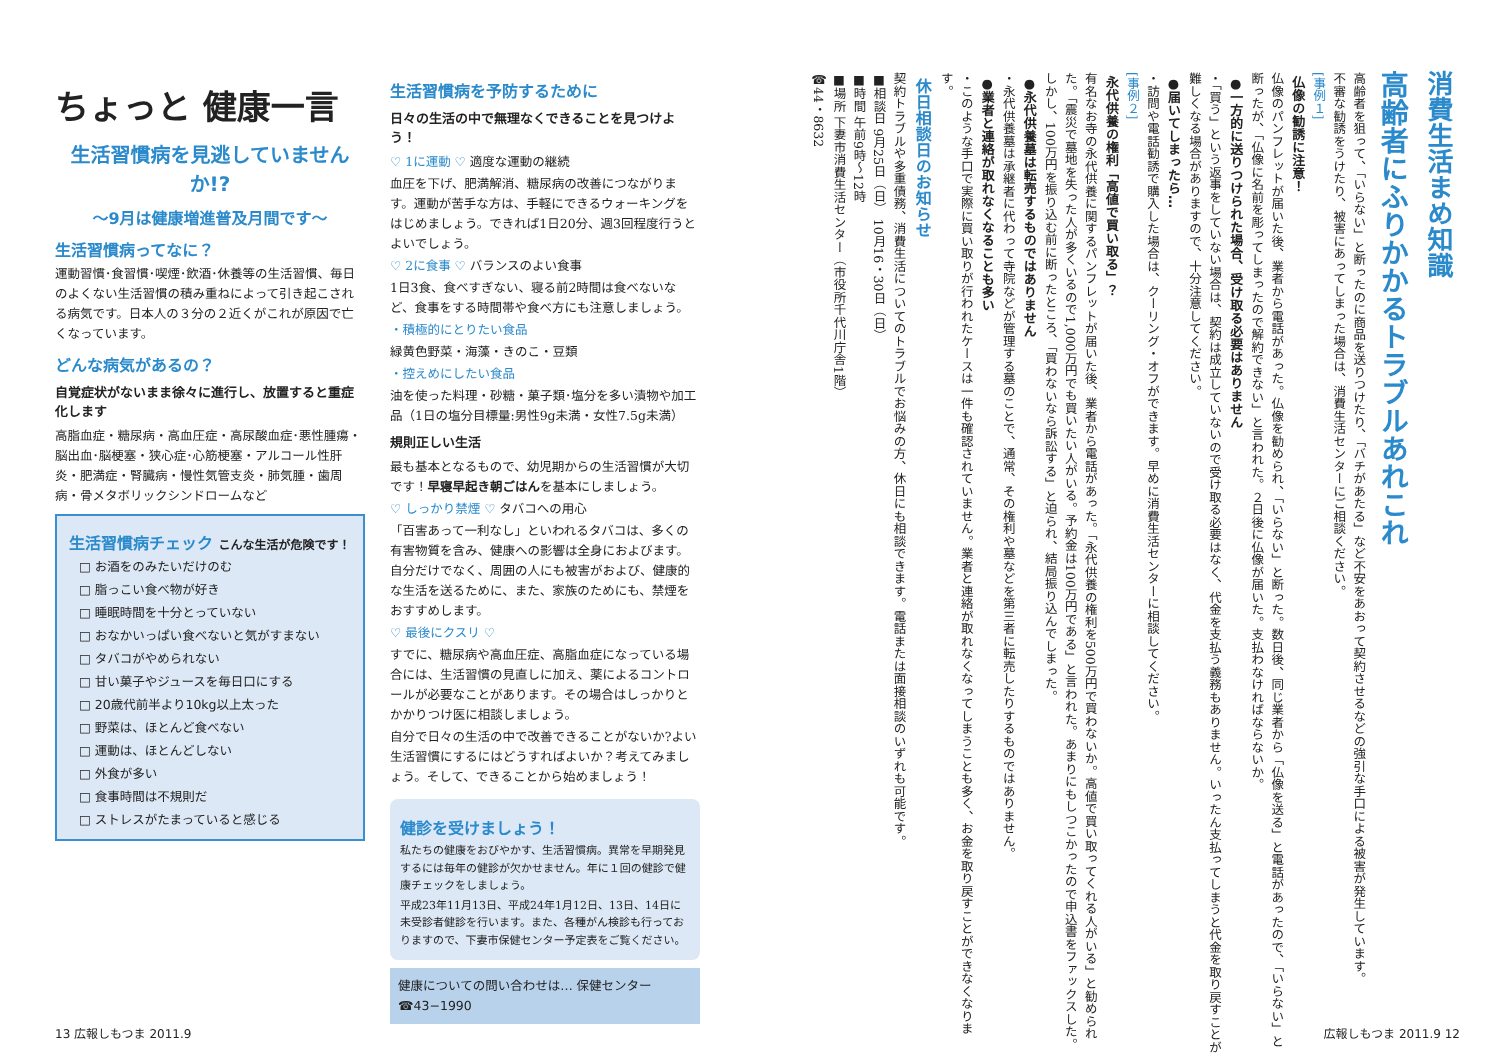ちょっと 健康一言
生活習慣病を見逃していませんか!?
～9月は健康増進普及月間です～
生活習慣病ってなに？
運動習慣･食習慣･喫煙･飲酒･休養等の生活習慣、毎日のよくない生活習慣の積み重ねによって引き起こされる病気です。日本人の３分の２近くがこれが原因で亡くなっています。
どんな病気があるの？
自覚症状がないまま徐々に進行し、放置すると重症化します
高脂血症・糖尿病・高血圧症・高尿酸血症･悪性腫瘍・脳出血･脳梗塞・狭心症･心筋梗塞・アルコール性肝炎・肥満症・腎臓病・慢性気管支炎・肺気腫・歯周病・骨メタボリックシンドロームなど
生活習慣病チェック こんな生活が危険です！
□ お酒をのみたいだけのむ
□ 脂っこい食べ物が好き
□ 睡眠時間を十分とっていない
□ おなかいっぱい食べないと気がすまない
□ タバコがやめられない
□ 甘い菓子やジュースを毎日口にする
□ 20歳代前半より10kg以上太った
□ 野菜は、ほとんど食べない
□ 運動は、ほとんどしない
□ 外食が多い
□ 食事時間は不規則だ
□ ストレスがたまっていると感じる
生活習慣病を予防するために
日々の生活の中で無理なくできることを見つけよう！
♡ 1に運動 ♡ 適度な運動の継続
血圧を下げ、肥満解消、糖尿病の改善につながります。運動が苦手な方は、手軽にできるウォーキングをはじめましょう。できれば1日20分、週3回程度行うとよいでしょう。
♡ 2に食事 ♡ バランスのよい食事
1日3食、食べすぎない、寝る前2時間は食べないなど、食事をする時間帯や食べ方にも注意しましょう。
・積極的にとりたい食品
緑黄色野菜・海藻・きのこ・豆類
・控えめにしたい食品
油を使った料理・砂糖・菓子類･塩分を多い漬物や加工品（1日の塩分目標量:男性9g未満・女性7.5g未満）
規則正しい生活
最も基本となるもので、幼児期からの生活習慣が大切です！早寝早起き朝ごはんを基本にしましょう。
♡ しっかり禁煙 ♡ タバコへの用心
「百害あって一利なし」といわれるタバコは、多くの有害物質を含み、健康への影響は全身におよびます。自分だけでなく、周囲の人にも被害がおよび、健康的な生活を送るために、また、家族のためにも、禁煙をおすすめします。
♡ 最後にクスリ ♡
すでに、糖尿病や高血圧症、高脂血症になっている場合には、生活習慣の見直しに加え、薬によるコントロールが必要なことがあります。その場合はしっかりとかかりつけ医に相談しましょう。
自分で日々の生活の中で改善できることがないか?よい生活習慣にするにはどうすればよいか？考えてみましょう。そして、できることから始めましょう！
健診を受けましょう！
私たちの健康をおびやかす、生活習慣病。異常を早期発見するには毎年の健診が欠かせません。年に１回の健診で健康チェックをしましょう。
平成23年11月13日、平成24年1月12日、13日、14日に未受診者健診を行います。また、各種がん検診も行っておりますので、下妻市保健センター予定表をご覧ください。
健康についての問い合わせは… 保健センター ☎43−1990
13 広報しもつま 2011.9
消費生活まめ知識
高齢者にふりかかるトラブルあれこれ
高齢者を狙って、「いらない」と断ったのに商品を送りつけたり、「バチがあたる」など不安をあおって契約させるなどの強引な手口による被害が発生しています。
不審な勧誘をうけたり、被害にあってしまった場合は、消費生活センターにご相談ください。
[事例１]
仏像の勧誘に注意！
仏像のパンフレットが届いた後、業者から電話があった。仏像を勧められ、「いらない」と断った。数日後、同じ業者から「仏像を送る」と電話があったので、「いらない」と断ったが、「仏像に名前を彫ってしまったので解約できない」と言われた。２日後に仏像が届いた。支払わなければならないか。
●一方的に送りつけられた場合、受け取る必要はありません
・「買う」という返事をしていない場合は、契約は成立していないので受け取る必要はなく、代金を支払う義務もありません。いったん支払ってしまうと代金を取り戻すことが難しくなる場合がありますので、十分注意してください。
●届いてしまったら…
・訪問や電話勧誘で購入した場合は、クーリング・オフができます。早めに消費生活センターに相談してください。
[事例２]
永代供養の権利「高値で買い取る」？
有名なお寺の永代供養に関するパンフレットが届いた後、業者から電話があった。「永代供養の権利を500万円で買わないか。高値で買い取ってくれる人がいる」と勧められた。「震災で墓地を失った人が多くいるので1,000万円でも買いたい人がいる。予約金は100万円である」と言われた。あまりにもしつこかったので申込書をファックスした。しかし、100万円を振り込む前に断ったところ、「買わないなら訴訟する」と迫られ、結局振り込んでしまった。
●永代供養墓は転売するものではありません
・永代供養墓は承継者に代わって寺院などが管理する墓のことで、通常、その権利や墓などを第三者に転売したりするものではありません。
●業者と連絡が取れなくなることも多い
・このような手口で実際に買い取りが行われたケースは一件も確認されていません。業者と連絡が取れなくなってしまうことも多く、お金を取り戻すことができなくなります。
休日相談日のお知らせ
契約トラブルや多重債務、消費生活についてのトラブルでお悩みの方、休日にも相談できます。電話または面接相談のいずれも可能です。
■相談日 9月25日（日） 10月16・30日（日）
■時間 午前9時〜12時
■場所 下妻市消費生活センター（市役所千代川庁舎1階）
☎44・8632
広報しもつま 2011.9 12